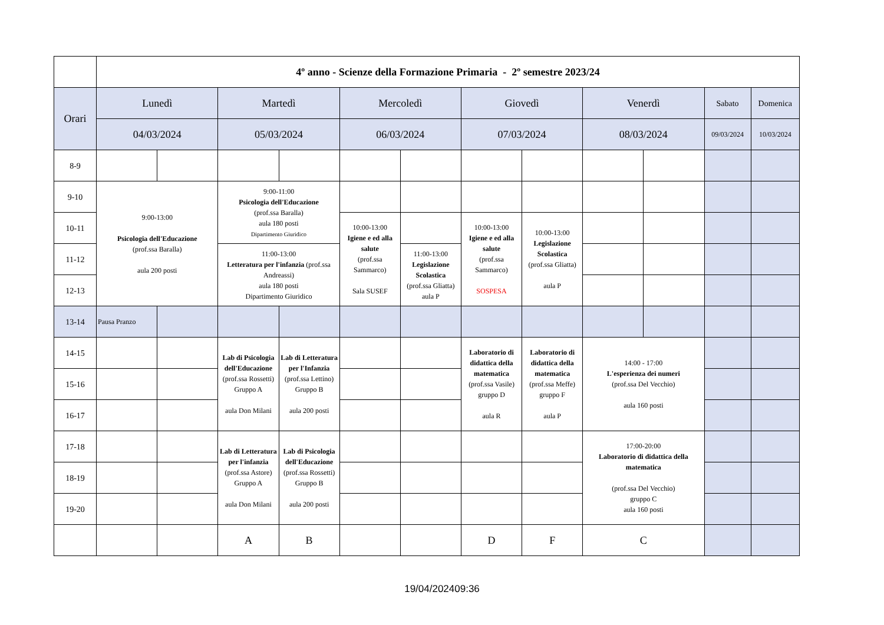| | 4º anno - Scienze della Formazione Primaria - 2º semestre 2023/24 | | | | | | | | | | | |
| Orari | Lunedì | | Martedì | | Mercoledì | | Giovedì | | Venerdì | | Sabato | Domenica |
| | 04/03/2024 | | 05/03/2024 | | 06/03/2024 | | 07/03/2024 | | 08/03/2024 | | 09/03/2024 | 10/03/2024 |
| 8-9 | | | | | | | | | | | | |
| 9-10 | 9:00-13:00 Psicologia dell'Educazione (prof.ssa Baralla) aula 200 posti | | 9:00-11:00 Psicologia dell'Educazione (prof.ssa Baralla) aula 180 posti Dipartimento Giuridico | | | | | | | | | |
| 10-11 | | | | | 10:00-13:00 Igiene e ed alla salute (prof.ssa Sammarco) Sala SUSEF | | 10:00-13:00 Igiene e ed alla salute (prof.ssa Sammarco) SOSPESA | 10:00-13:00 Legislazione Scolastica (prof.ssa Gliatta) aula P | | | | |
| 11-12 | | | 11:00-13:00 Letteratura per l'infanzia (prof.ssa Andreassi) aula 180 posti Dipartimento Giuridico | | | 11:00-13:00 Legislazione Scolastica (prof.ssa Gliatta) aula P | | | | | | |
| 12-13 | | | | | | | | | | | | |
| 13-14 | Pausa Pranzo | | | | | | | | | | | |
| 14-15 | | | Lab di Psicologia dell'Educazione (prof.ssa Rossetti) Gruppo A aula Don Milani | Lab di Letteratura per l'Infanzia (prof.ssa Lettino) Gruppo B aula 200 posti | | | Laboratorio di didattica della matematica (prof.ssa Vasile) gruppo D aula R | Laboratorio di didattica della matematica (prof.ssa Meffe) gruppo F aula P | 14:00 - 17:00 L'esperienza dei numeri (prof.ssa Del Vecchio) aula 160 posti | | | |
| 15-16 | | | | | | | | | | | | |
| 16-17 | | | | | | | | | | | | |
| 17-18 | | | Lab di Letteratura per l'infanzia (prof.ssa Astore) Gruppo A aula Don Milani | Lab di Psicologia dell'Educazione (prof.ssa Rossetti) Gruppo B aula 200 posti | | | | | 17:00-20:00 Laboratorio di didattica della matematica (prof.ssa Del Vecchio) gruppo C aula 160 posti | | | |
| 18-19 | | | | | | | | | | | | |
| 19-20 | | | | | | | | | | | | |
| | | | A | B | | | D | F | C | | | |
19/04/202409:36